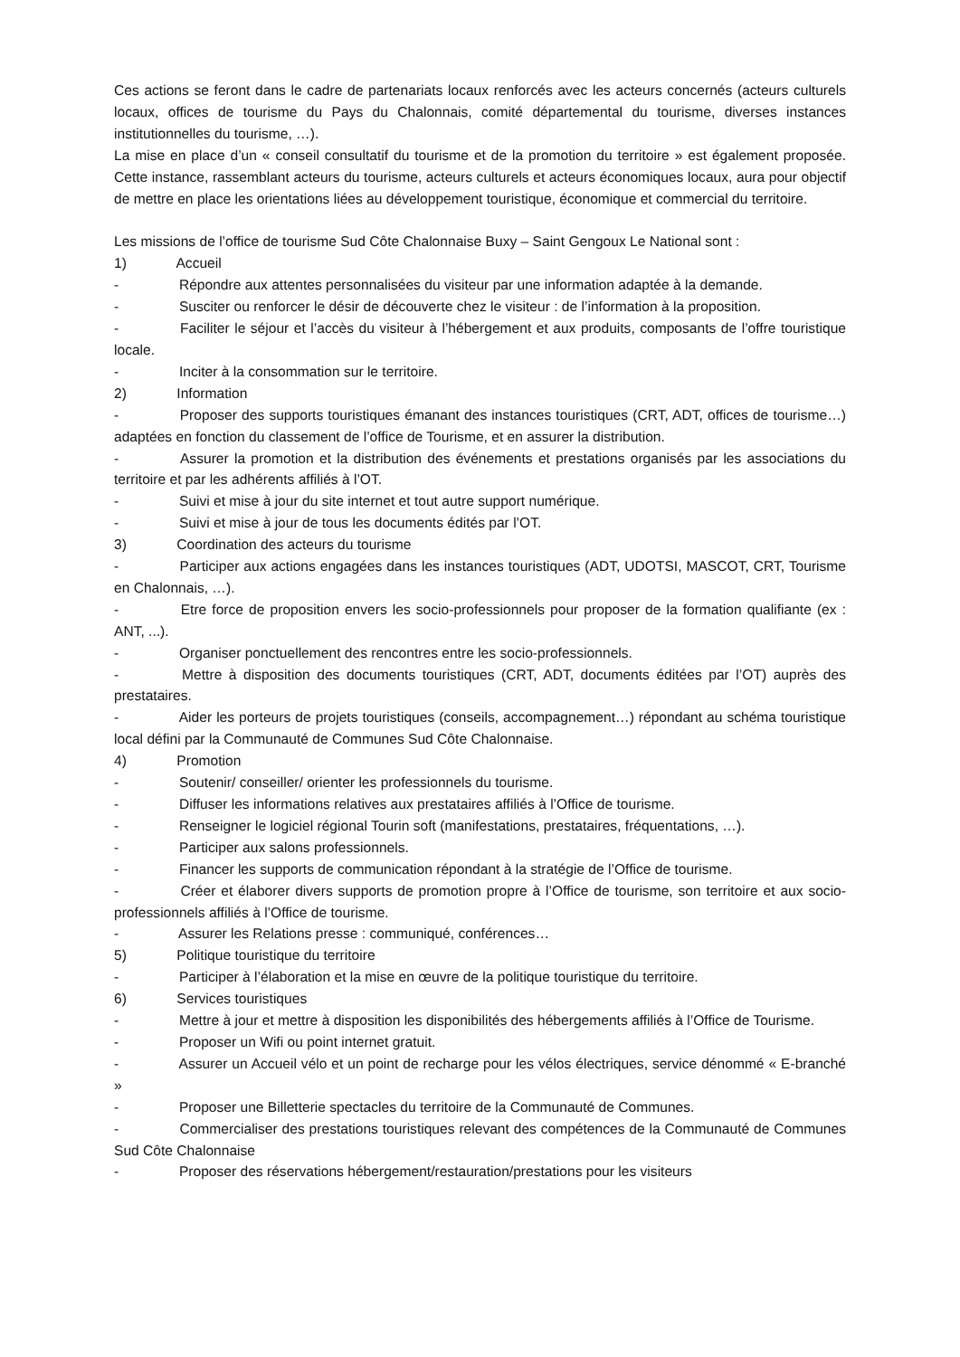Ces actions se feront dans le cadre de partenariats locaux renforcés avec les acteurs concernés (acteurs culturels locaux, offices de tourisme du Pays du Chalonnais, comité départemental du tourisme, diverses instances institutionnelles du tourisme, …).
La mise en place d’un « conseil consultatif du tourisme et de la promotion du territoire » est également proposée. Cette instance, rassemblant acteurs du tourisme, acteurs culturels et acteurs économiques locaux, aura pour objectif de mettre en place les orientations liées au développement touristique, économique et commercial du territoire.
Les missions de l’office de tourisme Sud Côte Chalonnaise Buxy – Saint Gengoux Le National sont :
1)    Accueil
-     Répondre aux attentes personnalisées du visiteur par une information adaptée à la demande.
-     Susciter ou renforcer le désir de découverte chez le visiteur : de l’information à la proposition.
-     Faciliter le séjour et l’accès du visiteur à l’hébergement et aux produits, composants de l’offre touristique locale.
-     Inciter à la consommation sur le territoire.
2)    Information
-     Proposer des supports touristiques émanant des instances touristiques (CRT, ADT, offices de tourisme…) adaptées en fonction du classement de l’office de Tourisme, et en assurer la distribution.
-     Assurer la promotion et la distribution des événements et prestations organisés par les associations du territoire et par les adhérents affiliés à l’OT.
-     Suivi et mise à jour du site internet et tout autre support numérique.
-     Suivi et mise à jour de tous les documents édités par l’OT.
3)    Coordination des acteurs du tourisme
-     Participer aux actions engagées dans les instances touristiques (ADT, UDOTSI, MASCOT, CRT, Tourisme en Chalonnais, …).
-     Etre force de proposition envers les socio-professionnels pour proposer de la formation qualifiante (ex : ANT, ...).
-     Organiser ponctuellement des rencontres entre les socio-professionnels.
-     Mettre à disposition des documents touristiques (CRT, ADT, documents éditées par l’OT) auprès des prestataires.
-     Aider les porteurs de projets touristiques (conseils, accompagnement…) répondant au schéma touristique local défini par la Communauté de Communes Sud Côte Chalonnaise.
4)    Promotion
-     Soutenir/ conseiller/ orienter les professionnels du tourisme.
-     Diffuser les informations relatives aux prestataires affiliés à l’Office de tourisme.
-     Renseigner le logiciel régional Tourin soft (manifestations, prestataires, fréquentations, …).
-     Participer aux salons professionnels.
-     Financer les supports de communication répondant à la stratégie de l’Office de tourisme.
-     Créer et élaborer divers supports de promotion propre à l’Office de tourisme, son territoire et aux socio-professionnels affiliés à l’Office de tourisme.
-     Assurer les Relations presse : communiqué, conférences…
5)    Politique touristique du territoire
-     Participer à l’élaboration et la mise en œuvre de la politique touristique du territoire.
6)    Services touristiques
-     Mettre à jour et mettre à disposition les disponibilités des hébergements affiliés à l’Office de Tourisme.
-     Proposer un Wifi ou point internet gratuit.
-     Assurer un Accueil vélo et un point de recharge pour les vélos électriques, service dénommé « E-branché »
-     Proposer une Billetterie spectacles du territoire de la Communauté de Communes.
-     Commercialiser des prestations touristiques relevant des compétences de la Communauté de Communes Sud Côte Chalonnaise
-     Proposer des réservations hébergement/restauration/prestations pour les visiteurs